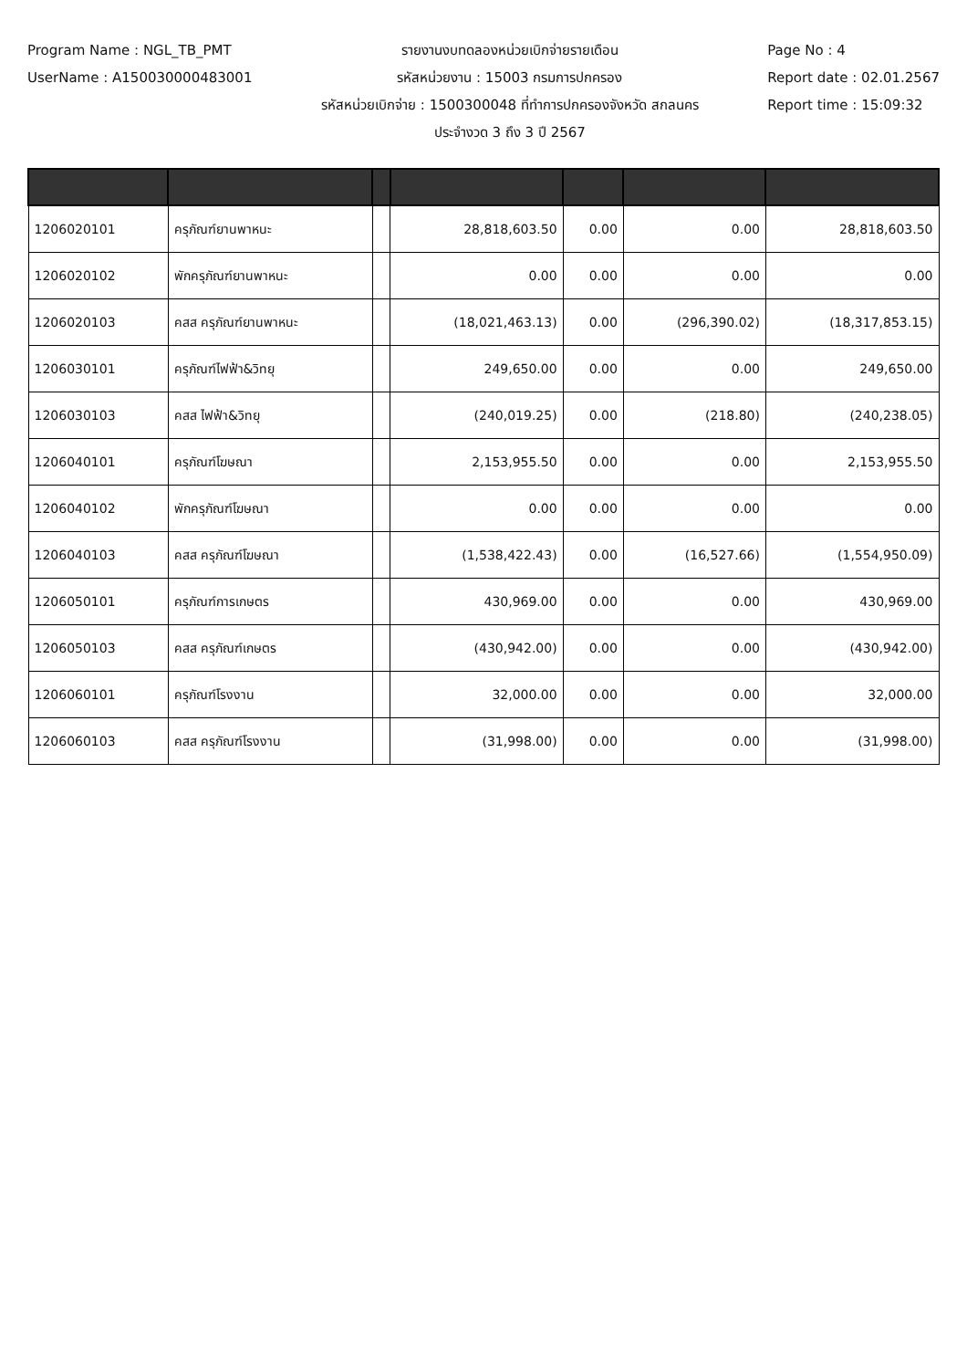Program Name : NGL_TB_PMT
UserName : A150030000483001
รายงานงบทดลองหน่วยเบิกจ่ายรายเดือน
รหัสหน่วยงาน : 15003 กรมการปกครอง
รหัสหน่วยเบิกจ่าย : 1500300048 ที่ทำการปกครองจังหวัด สกลนคร
ประจำงวด 3 ถึง 3 ปี 2567
Page No : 4
Report date : 02.01.2567
Report time : 15:09:32
| 1206020101 | ครุภัณฑ์ยานพาหนะ | | 28,818,603.50 | 0.00 | 0.00 | 28,818,603.50 |
| 1206020102 | พักครุภัณฑ์ยานพาหนะ | | 0.00 | 0.00 | 0.00 | 0.00 |
| 1206020103 | คสส ครุภัณฑ์ยานพาหนะ | | (18,021,463.13) | 0.00 | (296,390.02) | (18,317,853.15) |
| 1206030101 | ครุภัณฑ์ไฟฟ้า&วิทยุ | | 249,650.00 | 0.00 | 0.00 | 249,650.00 |
| 1206030103 | คสส ไฟฟ้า&วิทยุ | | (240,019.25) | 0.00 | (218.80) | (240,238.05) |
| 1206040101 | ครุภัณฑ์โฆษณา | | 2,153,955.50 | 0.00 | 0.00 | 2,153,955.50 |
| 1206040102 | พักครุภัณฑ์โฆษณา | | 0.00 | 0.00 | 0.00 | 0.00 |
| 1206040103 | คสส ครุภัณฑ์โฆษณา | | (1,538,422.43) | 0.00 | (16,527.66) | (1,554,950.09) |
| 1206050101 | ครุภัณฑ์การเกษตร | | 430,969.00 | 0.00 | 0.00 | 430,969.00 |
| 1206050103 | คสส ครุภัณฑ์เกษตร | | (430,942.00) | 0.00 | 0.00 | (430,942.00) |
| 1206060101 | ครุภัณฑ์โรงงาน | | 32,000.00 | 0.00 | 0.00 | 32,000.00 |
| 1206060103 | คสส ครุภัณฑ์โรงงาน | | (31,998.00) | 0.00 | 0.00 | (31,998.00) |